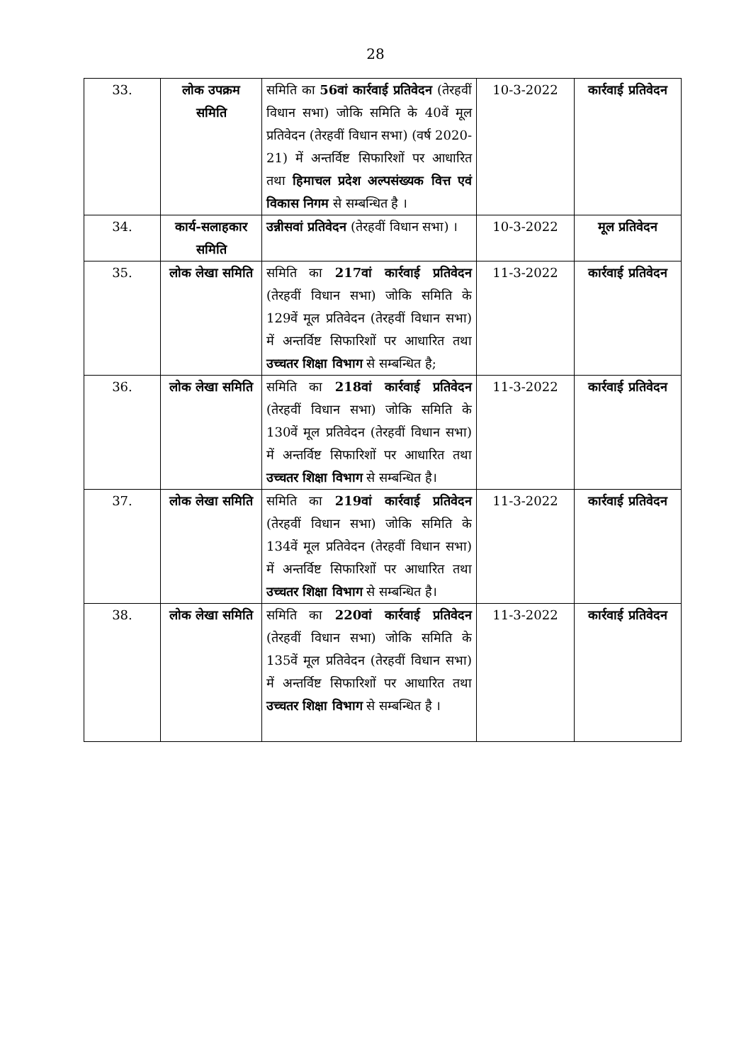28
| 33. | लोक उपक्रम समिति | समिति का 56वां कार्रवाई प्रतिवेदन (तेरहवीं विधान सभा) जोकि समिति के 40वें मूल प्रतिवेदन (तेरहवीं विधान सभा) (वर्ष 2020-21) में अन्तर्विष्ट सिफारिशों पर आधारित तथा हिमाचल प्रदेश अल्पसंख्यक वित्त एवं विकास निगम से सम्बन्धित है । | 10-3-2022 | कार्रवाई प्रतिवेदन |
| 34. | कार्य-सलाहकार समिति | उन्नीसवां प्रतिवेदन (तेरहवीं विधान सभा) । | 10-3-2022 | मूल प्रतिवेदन |
| 35. | लोक लेखा समिति | समिति का 217वां कार्रवाई प्रतिवेदन (तेरहवीं विधान सभा) जोकि समिति के 129वें मूल प्रतिवेदन (तेरहवीं विधान सभा) में अन्तर्विष्ट सिफारिशों पर आधारित तथा उच्चतर शिक्षा विभाग से सम्बन्धित है; | 11-3-2022 | कार्रवाई प्रतिवेदन |
| 36. | लोक लेखा समिति | समिति का 218वां कार्रवाई प्रतिवेदन (तेरहवीं विधान सभा) जोकि समिति के 130वें मूल प्रतिवेदन (तेरहवीं विधान सभा) में अन्तर्विष्ट सिफारिशों पर आधारित तथा उच्चतर शिक्षा विभाग से सम्बन्धित है। | 11-3-2022 | कार्रवाई प्रतिवेदन |
| 37. | लोक लेखा समिति | समिति का 219वां कार्रवाई प्रतिवेदन (तेरहवीं विधान सभा) जोकि समिति के 134वें मूल प्रतिवेदन (तेरहवीं विधान सभा) में अन्तर्विष्ट सिफारिशों पर आधारित तथा उच्चतर शिक्षा विभाग से सम्बन्धित है। | 11-3-2022 | कार्रवाई प्रतिवेदन |
| 38. | लोक लेखा समिति | समिति का 220वां कार्रवाई प्रतिवेदन (तेरहवीं विधान सभा) जोकि समिति के 135वें मूल प्रतिवेदन (तेरहवीं विधान सभा) में अन्तर्विष्ट सिफारिशों पर आधारित तथा उच्चतर शिक्षा विभाग से सम्बन्धित है । | 11-3-2022 | कार्रवाई प्रतिवेदन |